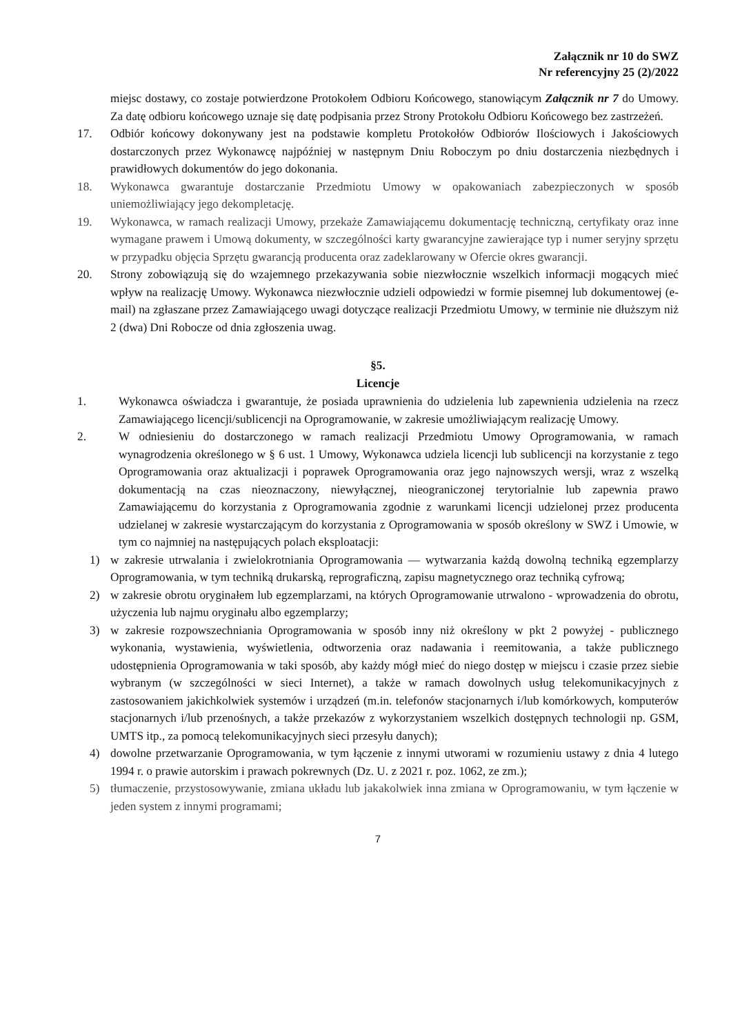Załącznik nr 10 do SWZ
Nr referencyjny 25 (2)/2022
miejsc dostawy, co zostaje potwierdzone Protokołem Odbioru Końcowego, stanowiącym Załącznik nr 7 do Umowy. Za datę odbioru końcowego uznaje się datę podpisania przez Strony Protokołu Odbioru Końcowego bez zastrzeżeń.
17. Odbiór końcowy dokonywany jest na podstawie kompletu Protokołów Odbiorów Ilościowych i Jakościowych dostarczonych przez Wykonawcę najpóźniej w następnym Dniu Roboczym po dniu dostarczenia niezbędnych i prawidłowych dokumentów do jego dokonania.
18. Wykonawca gwarantuje dostarczanie Przedmiotu Umowy w opakowaniach zabezpieczonych w sposób uniemożliwiający jego dekompletację.
19. Wykonawca, w ramach realizacji Umowy, przekaże Zamawiającemu dokumentację techniczną, certyfikaty oraz inne wymagane prawem i Umową dokumenty, w szczególności karty gwarancyjne zawierające typ i numer seryjny sprzętu w przypadku objęcia Sprzętu gwarancją producenta oraz zadeklarowany w Ofercie okres gwarancji.
20. Strony zobowiązują się do wzajemnego przekazywania sobie niezwłocznie wszelkich informacji mogących mieć wpływ na realizację Umowy. Wykonawca niezwłocznie udzieli odpowiedzi w formie pisemnej lub dokumentowej (e-mail) na zgłaszane przez Zamawiającego uwagi dotyczące realizacji Przedmiotu Umowy, w terminie nie dłuższym niż 2 (dwa) Dni Robocze od dnia zgłoszenia uwag.
§5.
Licencje
1. Wykonawca oświadcza i gwarantuje, że posiada uprawnienia do udzielenia lub zapewnienia udzielenia na rzecz Zamawiającego licencji/sublicencji na Oprogramowanie, w zakresie umożliwiającym realizację Umowy.
2. W odniesieniu do dostarczonego w ramach realizacji Przedmiotu Umowy Oprogramowania, w ramach wynagrodzenia określonego w § 6 ust. 1 Umowy, Wykonawca udziela licencji lub sublicencji na korzystanie z tego Oprogramowania oraz aktualizacji i poprawek Oprogramowania oraz jego najnowszych wersji, wraz z wszelką dokumentacją na czas nieoznaczony, niewyłącznej, nieograniczonej terytorialnie lub zapewnia prawo Zamawiającemu do korzystania z Oprogramowania zgodnie z warunkami licencji udzielonej przez producenta udzielanej w zakresie wystarczającym do korzystania z Oprogramowania w sposób określony w SWZ i Umowie, w tym co najmniej na następujących polach eksploatacji:
1) w zakresie utrwalania i zwielokrotniania Oprogramowania — wytwarzania każdą dowolną techniką egzemplarzy Oprogramowania, w tym techniką drukarską, reprograficzną, zapisu magnetycznego oraz techniką cyfrową;
2) w zakresie obrotu oryginałem lub egzemplarzami, na których Oprogramowanie utrwalono - wprowadzenia do obrotu, użyczenia lub najmu oryginału albo egzemplarzy;
3) w zakresie rozpowszechniania Oprogramowania w sposób inny niż określony w pkt 2 powyżej - publicznego wykonania, wystawienia, wyświetlenia, odtworzenia oraz nadawania i reemitowania, a także publicznego udostępnienia Oprogramowania w taki sposób, aby każdy mógł mieć do niego dostęp w miejscu i czasie przez siebie wybranym (w szczególności w sieci Internet), a także w ramach dowolnych usług telekomunikacyjnych z zastosowaniem jakichkolwiek systemów i urządzeń (m.in. telefonów stacjonarnych i/lub komórkowych, komputerów stacjonarnych i/lub przenośnych, a także przekazów z wykorzystaniem wszelkich dostępnych technologii np. GSM, UMTS itp., za pomocą telekomunikacyjnych sieci przesyłu danych);
4) dowolne przetwarzanie Oprogramowania, w tym łączenie z innymi utworami w rozumieniu ustawy z dnia 4 lutego 1994 r. o prawie autorskim i prawach pokrewnych (Dz. U. z 2021 r. poz. 1062, ze zm.);
5) tłumaczenie, przystosowywanie, zmiana układu lub jakakolwiek inna zmiana w Oprogramowaniu, w tym łączenie w jeden system z innymi programami;
7